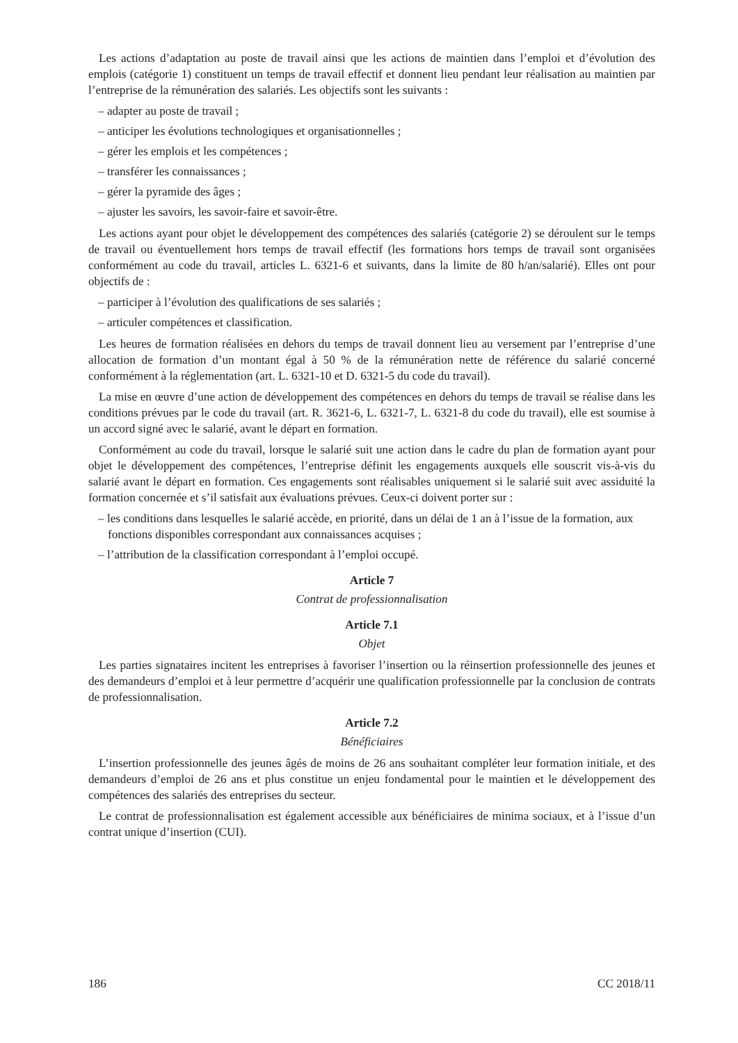Les actions d’adaptation au poste de travail ainsi que les actions de maintien dans l’emploi et d’évolution des emplois (catégorie 1) constituent un temps de travail effectif et donnent lieu pendant leur réalisation au maintien par l’entreprise de la rémunération des salariés. Les objectifs sont les suivants :
– adapter au poste de travail ;
– anticiper les évolutions technologiques et organisationnelles ;
– gérer les emplois et les compétences ;
– transférer les connaissances ;
– gérer la pyramide des âges ;
– ajuster les savoirs, les savoir-faire et savoir-être.
Les actions ayant pour objet le développement des compétences des salariés (catégorie 2) se déroulent sur le temps de travail ou éventuellement hors temps de travail effectif (les formations hors temps de travail sont organisées conformément au code du travail, articles L. 6321-6 et suivants, dans la limite de 80 h/an/salarié). Elles ont pour objectifs de :
– participer à l’évolution des qualifications de ses salariés ;
– articuler compétences et classification.
Les heures de formation réalisées en dehors du temps de travail donnent lieu au versement par l’entreprise d’une allocation de formation d’un montant égal à 50 % de la rémunération nette de référence du salarié concerné conformément à la réglementation (art. L. 6321-10 et D. 6321-5 du code du travail).
La mise en œuvre d’une action de développement des compétences en dehors du temps de travail se réalise dans les conditions prévues par le code du travail (art. R. 3621-6, L. 6321-7, L. 6321-8 du code du travail), elle est soumise à un accord signé avec le salarié, avant le départ en formation.
Conformément au code du travail, lorsque le salarié suit une action dans le cadre du plan de formation ayant pour objet le développement des compétences, l’entreprise définit les engagements auxquels elle souscrit vis-à-vis du salarié avant le départ en formation. Ces engagements sont réalisables uniquement si le salarié suit avec assiduité la formation concernée et s’il satisfait aux évaluations prévues. Ceux-ci doivent porter sur :
– les conditions dans lesquelles le salarié accède, en priorité, dans un délai de 1 an à l’issue de la formation, aux fonctions disponibles correspondant aux connaissances acquises ;
– l’attribution de la classification correspondant à l’emploi occupé.
Article 7
Contrat de professionnalisation
Article 7.1
Objet
Les parties signataires incitent les entreprises à favoriser l’insertion ou la réinsertion professionnelle des jeunes et des demandeurs d’emploi et à leur permettre d’acquérir une qualification professionnelle par la conclusion de contrats de professionnalisation.
Article 7.2
Bénéficiaires
L’insertion professionnelle des jeunes âgés de moins de 26 ans souhaitant compléter leur formation initiale, et des demandeurs d’emploi de 26 ans et plus constitue un enjeu fondamental pour le maintien et le développement des compétences des salariés des entreprises du secteur.
Le contrat de professionnalisation est également accessible aux bénéficiaires de minima sociaux, et à l’issue d’un contrat unique d’insertion (CUI).
186 CC 2018/11